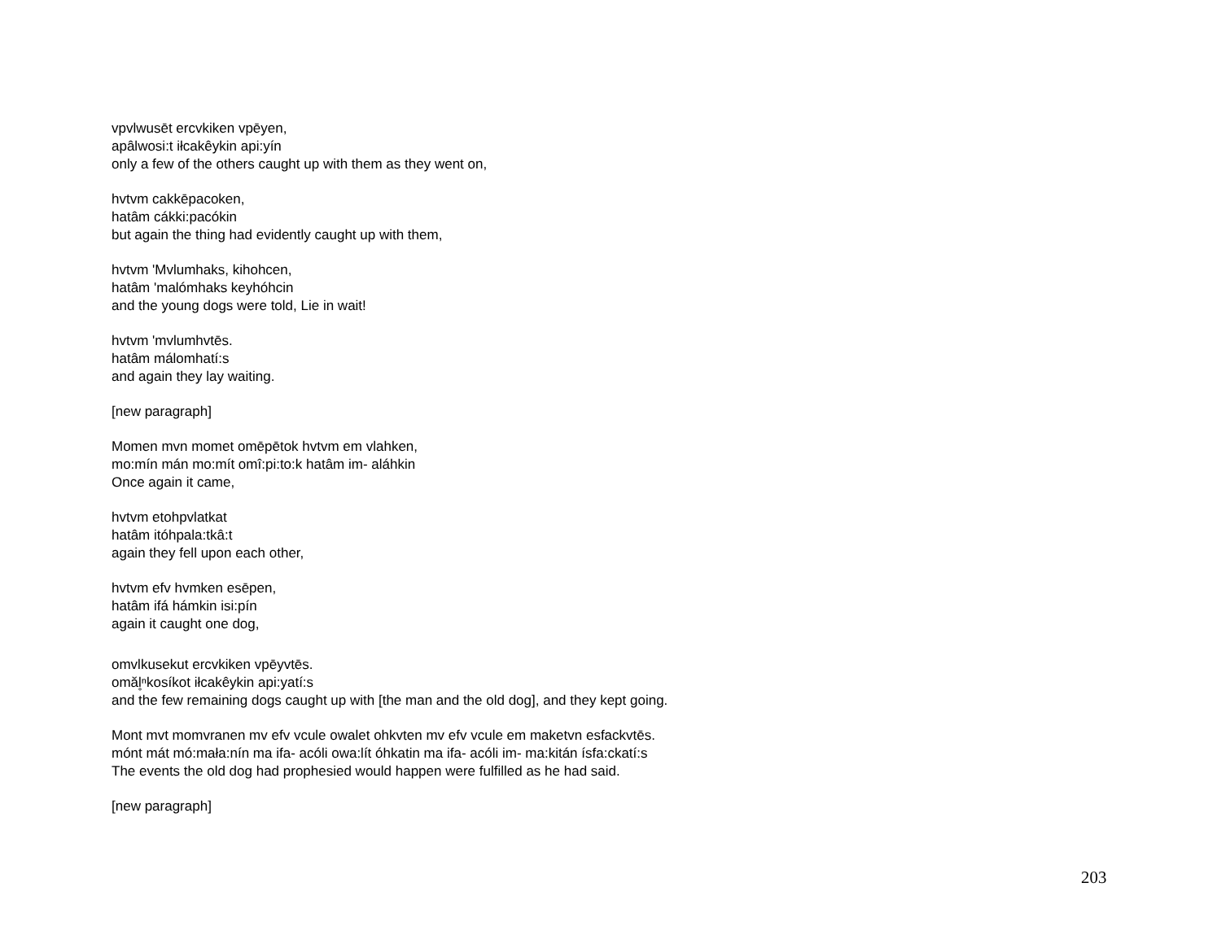vpvlwusēt ercvkiken vpēyen,
apâlwosi:t iłcakêykin api:yín
only a few of the others caught up with them as they went on,
hvtvm cakkēpacoken,
hatâm cákki:pacókin
but again the thing had evidently caught up with them,
hvtvm 'Mvlumhaks, kihohcen,
hatâm 'malómhaks keyhóhcin
and the young dogs were told, Lie in wait!
hvtvm 'mvlumhvtēs.
hatâm málomhatí:s
and again they lay waiting.
[new paragraph]
Momen mvn momet omēpētok hvtvm em vlahken,
mo:mín mán mo:mít omî:pi:to:k hatâm im- aláhkin
Once again it came,
hvtvm etohpvlatkat
hatâm itóhpala:tkâ:t
again they fell upon each other,
hvtvm efv hvmken esēpen,
hatâm ifá hámkin isi:pín
again it caught one dog,
omvlkusekut ercvkiken vpēyvtēs.
omăl̥ⁿkosíkot iłcakêykin api:yatí:s
and the few remaining dogs caught up with [the man and the old dog], and they kept going.
Mont mvt momvranen mv efv vcule owalet ohkvten mv efv vcule em maketvn esfackvtēs.
mónt mát mó:mała:nín ma ifa- acóli owa:lít óhkatin ma ifa- acóli im- ma:kitán ísfa:ckatí:s
The events the old dog had prophesied would happen were fulfilled as he had said.
[new paragraph]
203